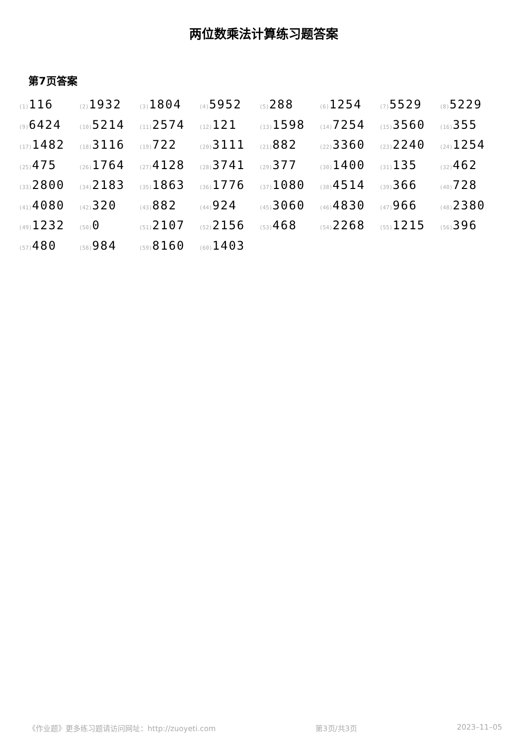两位数乘法计算练习题答案
第7页答案
| (1) 116 | (2) 1932 | (3) 1804 | (4) 5952 | (5) 288 | (6) 1254 | (7) 5529 | (8) 5229 |
| (9) 6424 | (10) 5214 | (11) 2574 | (12) 121 | (13) 1598 | (14) 7254 | (15) 3560 | (16) 355 |
| (17) 1482 | (18) 3116 | (19) 722 | (20) 3111 | (21) 882 | (22) 3360 | (23) 2240 | (24) 1254 |
| (25) 475 | (26) 1764 | (27) 4128 | (28) 3741 | (29) 377 | (30) 1400 | (31) 135 | (32) 462 |
| (33) 2800 | (34) 2183 | (35) 1863 | (36) 1776 | (37) 1080 | (38) 4514 | (39) 366 | (40) 728 |
| (41) 4080 | (42) 320 | (43) 882 | (44) 924 | (45) 3060 | (46) 4830 | (47) 966 | (48) 2380 |
| (49) 1232 | (50) 0 | (51) 2107 | (52) 2156 | (53) 468 | (54) 2268 | (55) 1215 | (56) 396 |
| (57) 480 | (58) 984 | (59) 8160 | (60) 1403 | | | | |
《作业题》更多练习题请访问网址：http://zuoyeti.com 第3页/共3页 2023–11–05